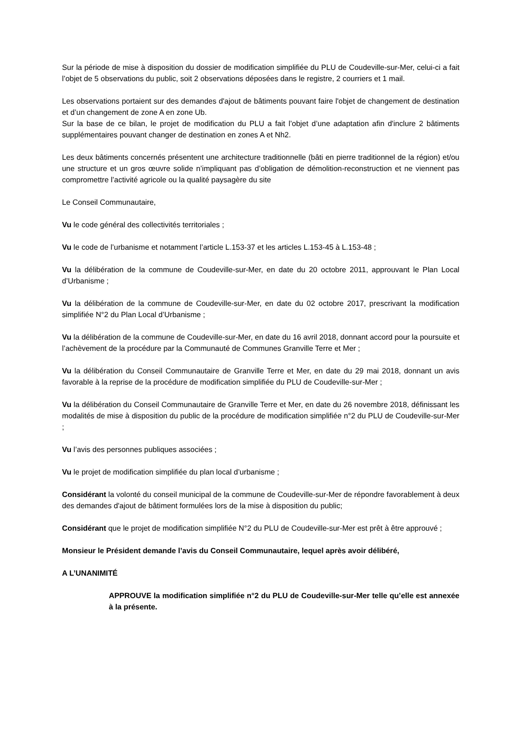Sur la période de mise à disposition du dossier de modification simplifiée du PLU de Coudeville-sur-Mer, celui-ci a fait l’objet de 5 observations du public, soit 2 observations déposées dans le registre, 2 courriers et 1 mail.
Les observations portaient sur des demandes d'ajout de bâtiments pouvant faire l'objet de changement de destination et d’un changement de zone A en zone Ub.
Sur la base de ce bilan, le projet de modification du PLU a fait l’objet d’une adaptation afin d'inclure 2 bâtiments supplémentaires pouvant changer de destination en zones A et Nh2.
Les deux bâtiments concernés présentent une architecture traditionnelle (bâti en pierre traditionnel de la région) et/ou une structure et un gros œuvre solide n’impliquant pas d’obligation de démolition-reconstruction et ne viennent pas compromettre l’activité agricole ou la qualité paysagère du site
Le Conseil Communautaire,
Vu le code général des collectivités territoriales ;
Vu le code de l’urbanisme et notamment l’article L.153-37 et les articles L.153-45 à L.153-48 ;
Vu la délibération de la commune de Coudeville-sur-Mer, en date du 20 octobre 2011, approuvant le Plan Local d’Urbanisme ;
Vu la délibération de la commune de Coudeville-sur-Mer, en date du 02 octobre 2017, prescrivant la modification simplifiée N°2 du Plan Local d’Urbanisme ;
Vu la délibération de la commune de Coudeville-sur-Mer, en date du 16 avril 2018, donnant accord pour la poursuite et l’achèvement de la procédure par la Communauté de Communes Granville Terre et Mer ;
Vu la délibération du Conseil Communautaire de Granville Terre et Mer, en date du 29 mai 2018, donnant un avis favorable à la reprise de la procédure de modification simplifiée du PLU de Coudeville-sur-Mer ;
Vu la délibération du Conseil Communautaire de Granville Terre et Mer, en date du 26 novembre 2018, définissant les modalités de mise à disposition du public de la procédure de modification simplifiée n°2 du PLU de Coudeville-sur-Mer ;
Vu l’avis des personnes publiques associées ;
Vu le projet de modification simplifiée du plan local d’urbanisme ;
Considérant la volonté du conseil municipal de la commune de Coudeville-sur-Mer de répondre favorablement à deux des demandes d'ajout de bâtiment formulées lors de la mise à disposition du public;
Considérant que le projet de modification simplifiée N°2 du PLU de Coudeville-sur-Mer est prêt à être approuvé ;
Monsieur le Président demande l’avis du Conseil Communautaire, lequel après avoir délibéré,
A L’UNANIMITÉ
APPROUVE la modification simplifiée n°2 du PLU de Coudeville-sur-Mer telle qu’elle est annexée à la présente.